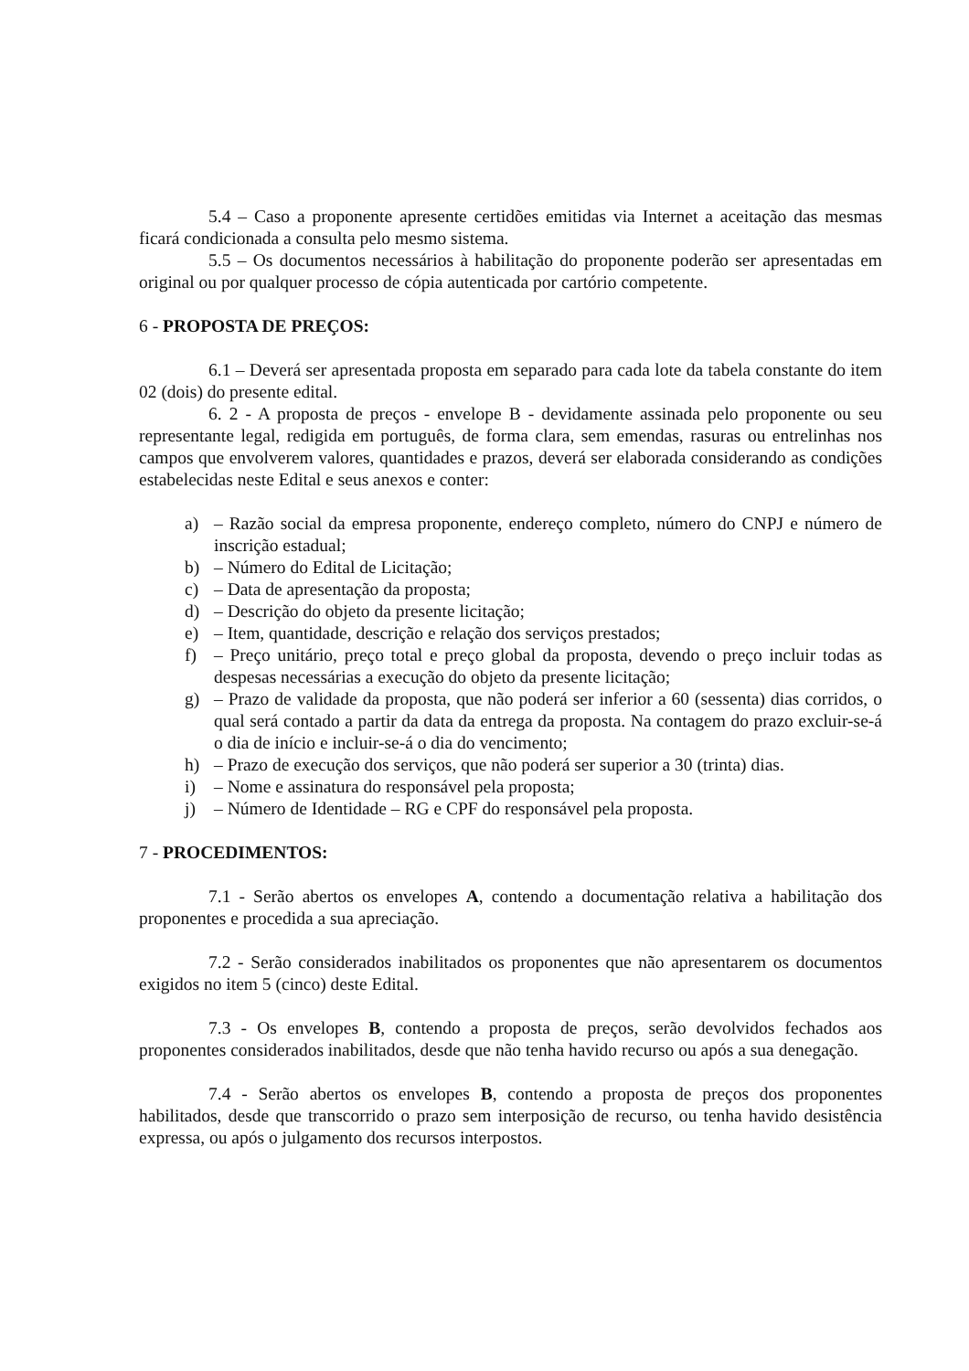5.4 – Caso a proponente apresente certidões emitidas via Internet a aceitação das mesmas ficará condicionada a consulta pelo mesmo sistema.
5.5 – Os documentos necessários à habilitação do proponente poderão ser apresentadas em original ou por qualquer processo de cópia autenticada por cartório competente.
6 - PROPOSTA DE PREÇOS:
6.1 – Deverá ser apresentada proposta em separado para cada lote da tabela constante do item 02 (dois) do presente edital.
6. 2 - A proposta de preços - envelope B - devidamente assinada pelo proponente ou seu representante legal, redigida em português, de forma clara, sem emendas, rasuras ou entrelinhas nos campos que envolverem valores, quantidades e prazos, deverá ser elaborada considerando as condições estabelecidas neste Edital e seus anexos e conter:
a) – Razão social da empresa proponente, endereço completo, número do CNPJ e número de inscrição estadual;
b) – Número do Edital de Licitação;
c) – Data de apresentação da proposta;
d) – Descrição do objeto da presente licitação;
e) – Item, quantidade, descrição e relação dos serviços prestados;
f) – Preço unitário, preço total e preço global da proposta, devendo o preço incluir todas as despesas necessárias a execução do objeto da presente licitação;
g) – Prazo de validade da proposta, que não poderá ser inferior a 60 (sessenta) dias corridos, o qual será contado a partir da data da entrega da proposta. Na contagem do prazo excluir-se-á o dia de início e incluir-se-á o dia do vencimento;
h) – Prazo de execução dos serviços, que não poderá ser superior a 30 (trinta) dias.
i) – Nome e assinatura do responsável pela proposta;
j) – Número de Identidade – RG e CPF do responsável pela proposta.
7 - PROCEDIMENTOS:
7.1 - Serão abertos os envelopes A, contendo a documentação relativa a habilitação dos proponentes e procedida a sua apreciação.
7.2 - Serão considerados inabilitados os proponentes que não apresentarem os documentos exigidos no item 5 (cinco) deste Edital.
7.3 - Os envelopes B, contendo a proposta de preços, serão devolvidos fechados aos proponentes considerados inabilitados, desde que não tenha havido recurso ou após a sua denegação.
7.4 - Serão abertos os envelopes B, contendo a proposta de preços dos proponentes habilitados, desde que transcorrido o prazo sem interposição de recurso, ou tenha havido desistência expressa, ou após o julgamento dos recursos interpostos.